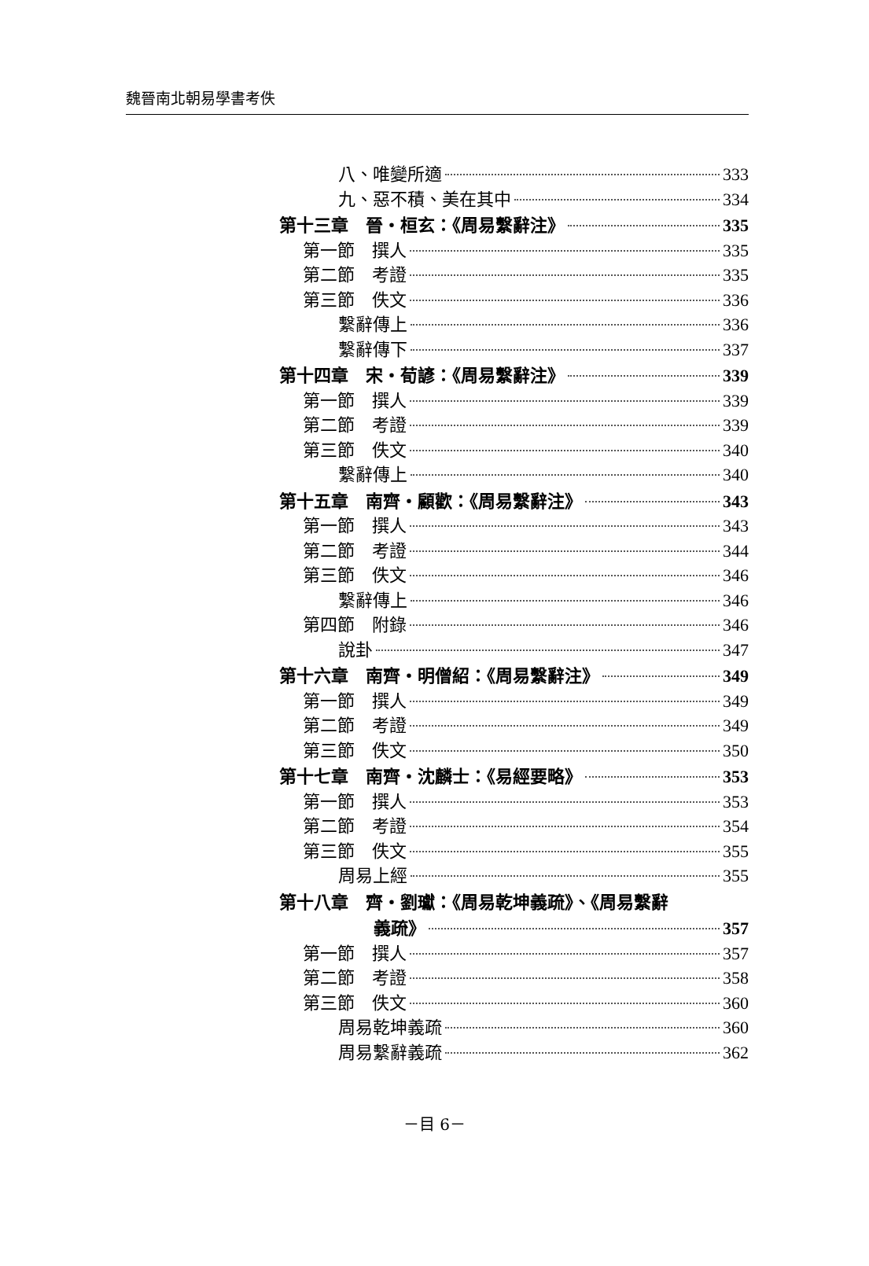魏晉南北朝易學書考佚
八、唯變所適 333
九、惡不積、美在其中 334
第十三章　晉・桓玄：《周易繫辭注》 335
第一節　撰人 335
第二節　考證 335
第三節　佚文 336
繫辭傳上 336
繫辭傳下 337
第十四章　宋・荀諺：《周易繫辭注》 339
第一節　撰人 339
第二節　考證 339
第三節　佚文 340
繫辭傳上 340
第十五章　南齊・顧歡：《周易繫辭注》 343
第一節　撰人 343
第二節　考證 344
第三節　佚文 346
繫辭傳上 346
第四節　附錄 346
說卦 347
第十六章　南齊・明僧紹：《周易繫辭注》 349
第一節　撰人 349
第二節　考證 349
第三節　佚文 350
第十七章　南齊・沈麟士：《易經要略》 353
第一節　撰人 353
第二節　考證 354
第三節　佚文 355
周易上經 355
第十八章　齊・劉瓛：《周易乾坤義疏》、《周易繫辭
義疏》 357
第一節　撰人 357
第二節　考證 358
第三節　佚文 360
周易乾坤義疏 360
周易繫辭義疏 362
－目 6－